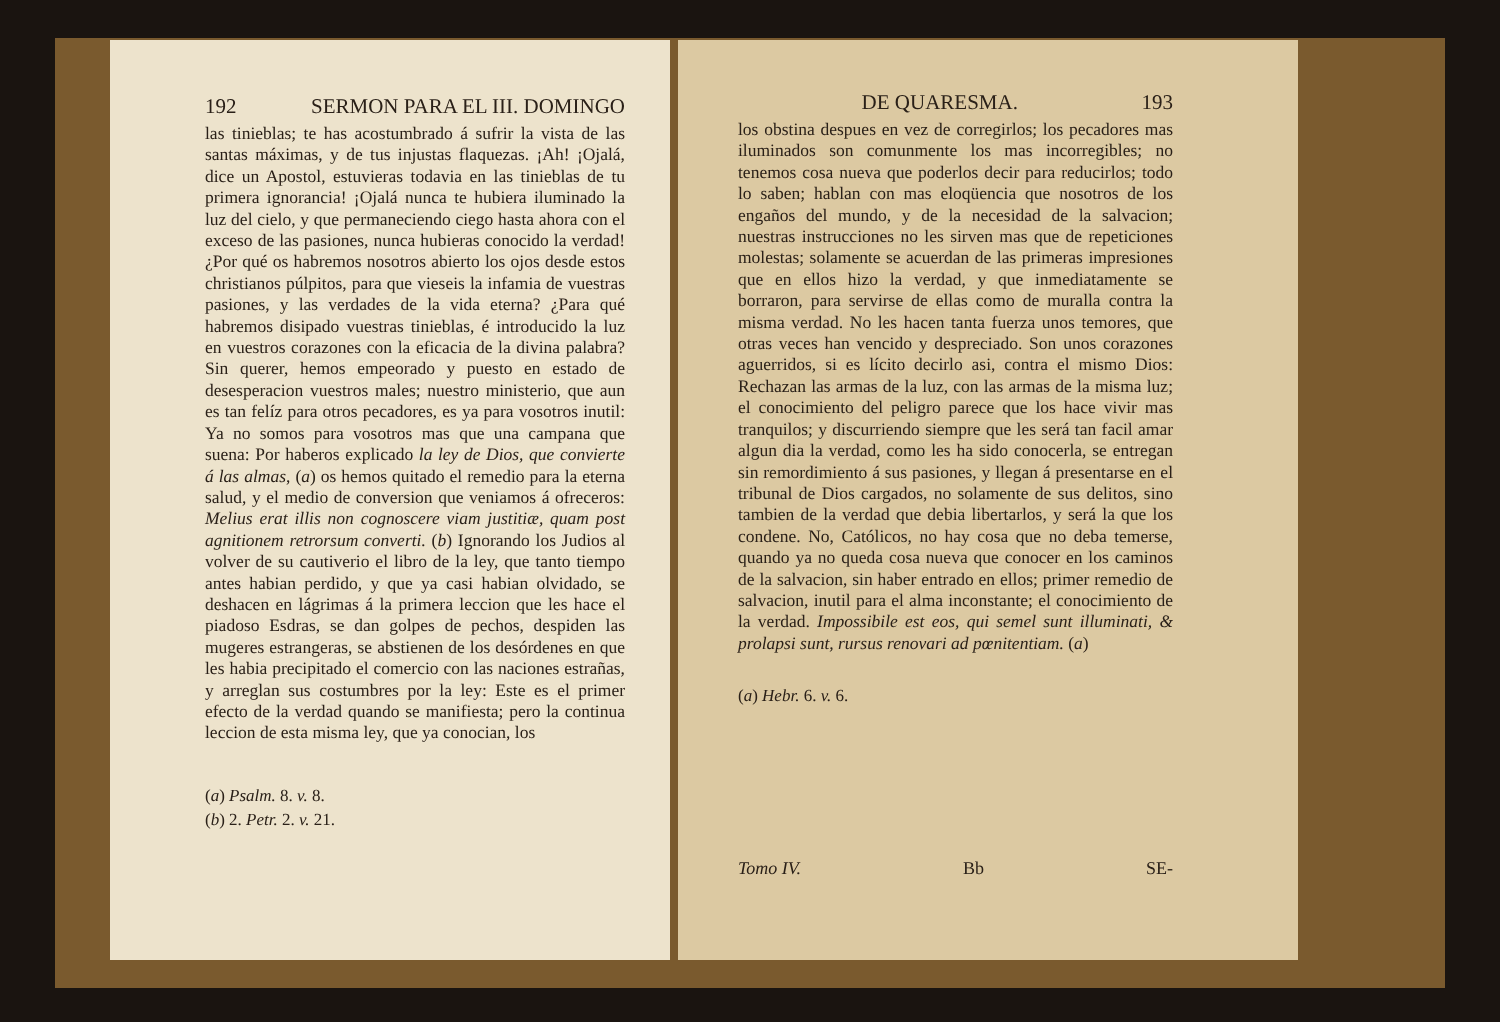192 SERMON PARA EL III. DOMINGO
las tinieblas; te has acostumbrado á sufrir la vista de las santas máximas, y de tus injustas flaquezas. ¡Ah! ¡Ojalá, dice un Apostol, estuvieras todavia en las tinieblas de tu primera ignorancia! ¡Ojalá nunca te hubiera iluminado la luz del cielo, y que permaneciendo ciego hasta ahora con el exceso de las pasiones, nunca hubieras conocido la verdad! ¿Por qué os habremos nosotros abierto los ojos desde estos christianos púlpitos, para que vieseis la infamia de vuestras pasiones, y las verdades de la vida eterna? ¿Para qué habremos disipado vuestras tinieblas, é introducido la luz en vuestros corazones con la eficacia de la divina palabra? Sin querer, hemos empeorado y puesto en estado de desesperacion vuestros males; nuestro ministerio, que aun es tan felíz para otros pecadores, es ya para vosotros inutil: Ya no somos para vosotros mas que una campana que suena: Por haberos explicado la ley de Dios, que convierte á las almas, (a) os hemos quitado el remedio para la eterna salud, y el medio de conversion que veniamos á ofreceros: Melius erat illis non cognoscere viam justitiæ, quam post agnitionem retrorsum converti. (b) Ignorando los Judios al volver de su cautiverio el libro de la ley, que tanto tiempo antes habian perdido, y que ya casi habian olvidado, se deshacen en lágrimas á la primera leccion que les hace el piadoso Esdras, se dan golpes de pechos, despiden las mugeres estrangeras, se abstienen de los desórdenes en que les habia precipitado el comercio con las naciones estrañas, y arreglan sus costumbres por la ley: Este es el primer efecto de la verdad quando se manifiesta; pero la continua leccion de esta misma ley, que ya conocian, los
(a) Psalm. 8. v. 8.
(b) 2. Petr. 2. v. 21.
DE QUARESMA. 193
los obstina despues en vez de corregirlos; los pecadores mas iluminados son comunmente los mas incorregibles; no tenemos cosa nueva que poderlos decir para reducirlos; todo lo saben; hablan con mas eloqüencia que nosotros de los engaños del mundo, y de la necesidad de la salvacion; nuestras instrucciones no les sirven mas que de repeticiones molestas; solamente se acuerdan de las primeras impresiones que en ellos hizo la verdad, y que inmediatamente se borraron, para servirse de ellas como de muralla contra la misma verdad. No les hacen tanta fuerza unos temores, que otras veces han vencido y despreciado. Son unos corazones aguerridos, si es lícito decirlo asi, contra el mismo Dios: Rechazan las armas de la luz, con las armas de la misma luz; el conocimiento del peligro parece que los hace vivir mas tranquilos; y discurriendo siempre que les será tan facil amar algun dia la verdad, como les ha sido conocerla, se entregan sin remordimiento á sus pasiones, y llegan á presentarse en el tribunal de Dios cargados, no solamente de sus delitos, sino tambien de la verdad que debia libertarlos, y será la que los condene. No, Católicos, no hay cosa que no deba temerse, quando ya no queda cosa nueva que conocer en los caminos de la salvacion, sin haber entrado en ellos; primer remedio de salvacion, inutil para el alma inconstante; el conocimiento de la verdad. Impossibile est eos, qui semel sunt illuminati, & prolapsi sunt, rursus renovari ad pœnitentiam. (a)
(a) Hebr. 6. v. 6.
Tomo IV. Bb SE-